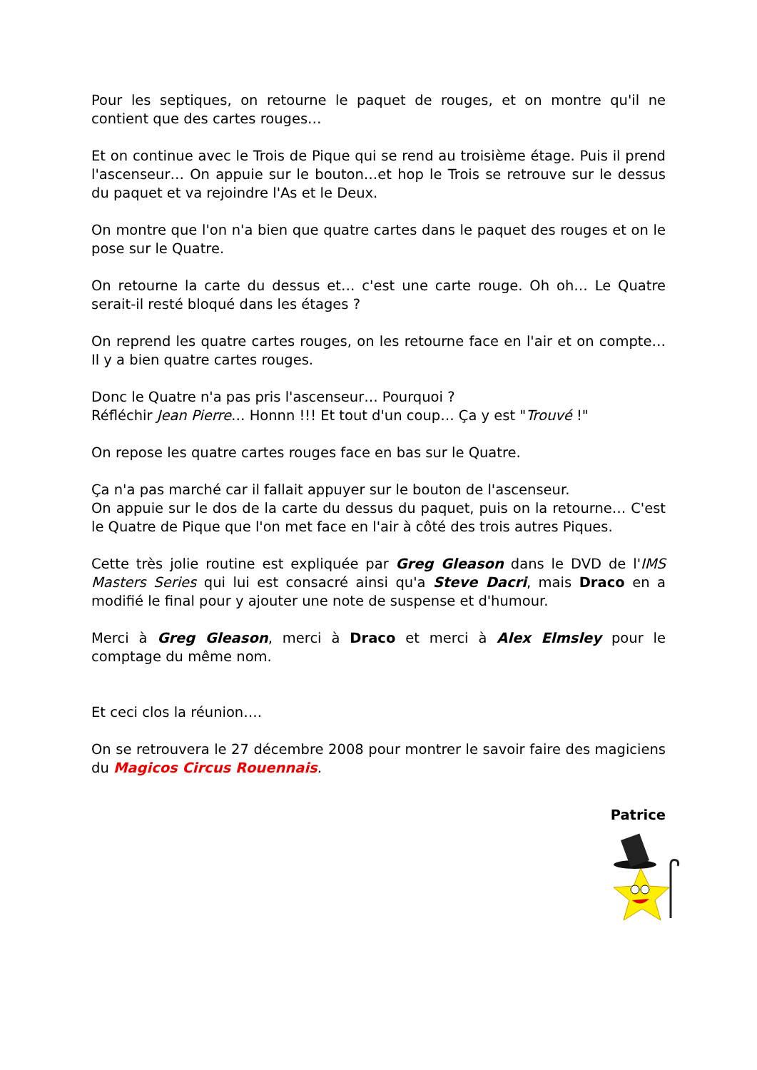Pour les septiques, on retourne le paquet de rouges, et on montre qu'il ne contient que des cartes rouges…
Et on continue avec le Trois de Pique qui se rend au troisième étage. Puis il prend l'ascenseur… On appuie sur le bouton…et hop le Trois se retrouve sur le dessus du paquet et va rejoindre l'As et le Deux.
On montre que l'on n'a bien que quatre cartes dans le paquet des rouges et on le pose sur le Quatre.
On retourne la carte du dessus et… c'est une carte rouge. Oh oh… Le Quatre serait-il resté bloqué dans les étages ?
On reprend les quatre cartes rouges, on les retourne face en l'air et on compte… Il y a bien quatre cartes rouges.
Donc le Quatre n'a pas pris l'ascenseur… Pourquoi ?
Réfléchir Jean Pierre… Honnn !!! Et tout d'un coup… Ça y est "Trouvé !"
On repose les quatre cartes rouges face en bas sur le Quatre.
Ça n'a pas marché car il fallait appuyer sur le bouton de l'ascenseur.
On appuie sur le dos de la carte du dessus du paquet, puis on la retourne… C'est le Quatre de Pique que l'on met face en l'air à côté des trois autres Piques.
Cette très jolie routine est expliquée par Greg Gleason dans le DVD de l'IMS Masters Series qui lui est consacré ainsi qu'a Steve Dacri, mais Draco en a modifié le final pour y ajouter une note de suspense et d'humour.
Merci à Greg Gleason, merci à Draco et merci à Alex Elmsley pour le comptage du même nom.
Et ceci clos la réunion….
On se retrouvera le 27 décembre 2008 pour montrer le savoir faire des magiciens du Magicos Circus Rouennais.
Patrice